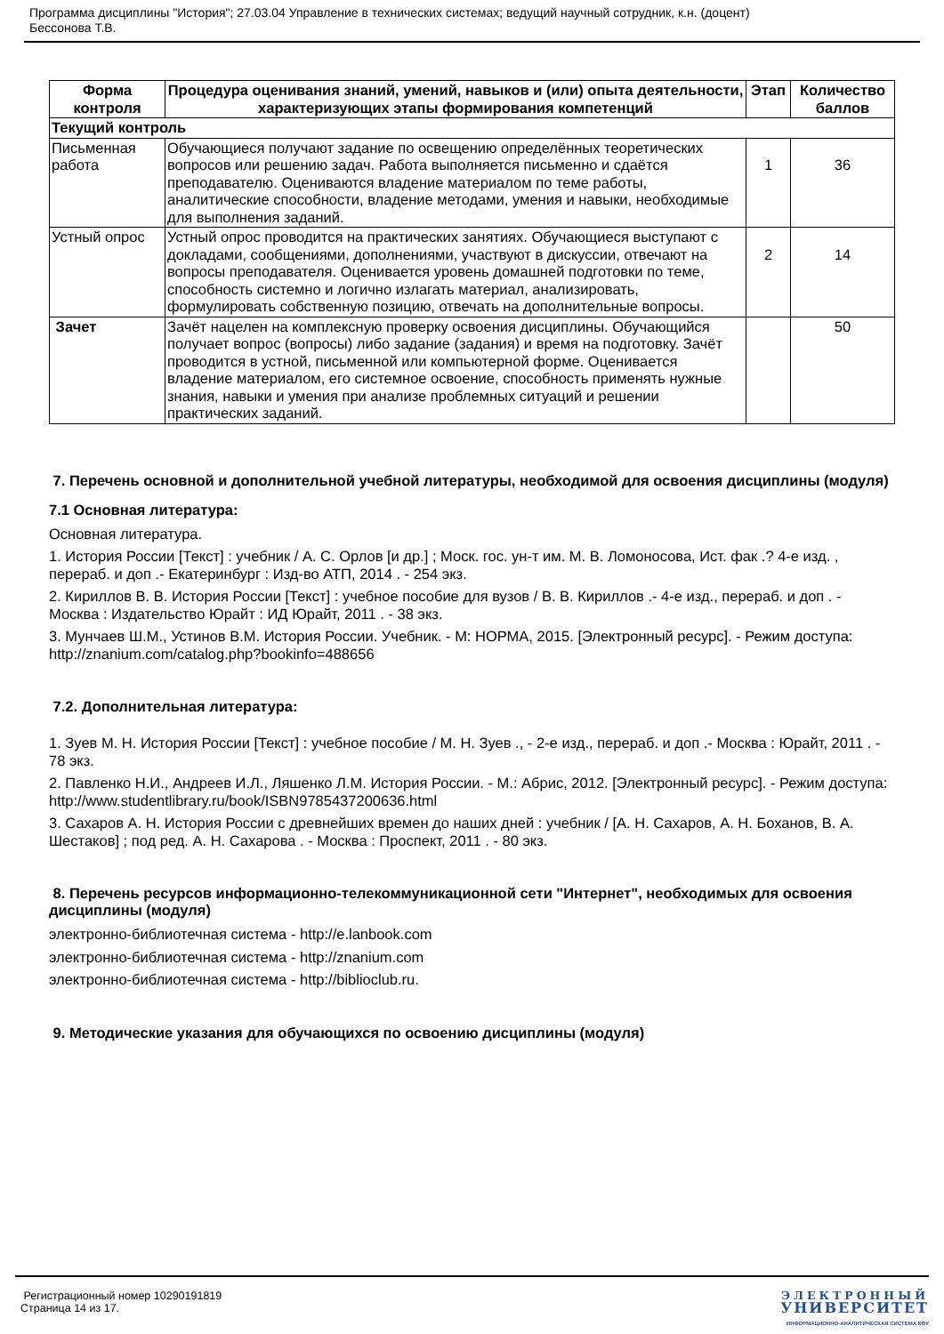Программа дисциплины "История"; 27.03.04 Управление в технических системах; ведущий научный сотрудник, к.н. (доцент)
Бессонова Т.В.
| Форма контроля | Процедура оценивания знаний, умений, навыков и (или) опыта деятельности, характеризующих этапы формирования компетенций | Этап | Количество баллов |
| --- | --- | --- | --- |
| Текущий контроль | | | |
| Письменная работа | Обучающиеся получают задание по освещению определённых теоретических вопросов или решению задач. Работа выполняется письменно и сдаётся преподавателю. Оцениваются владение материалом по теме работы, аналитические способности, владение методами, умения и навыки, необходимые для выполнения заданий. | 1 | 36 |
| Устный опрос | Устный опрос проводится на практических занятиях. Обучающиеся выступают с докладами, сообщениями, дополнениями, участвуют в дискуссии, отвечают на вопросы преподавателя. Оценивается уровень домашней подготовки по теме, способность системно и логично излагать материал, анализировать, формулировать собственную позицию, отвечать на дополнительные вопросы. | 2 | 14 |
| Зачет | Зачёт нацелен на комплексную проверку освоения дисциплины. Обучающийся получает вопрос (вопросы) либо задание (задания) и время на подготовку. Зачёт проводится в устной, письменной или компьютерной форме. Оценивается владение материалом, его системное освоение, способность применять нужные знания, навыки и умения при анализе проблемных ситуаций и решении практических заданий. | | 50 |
7. Перечень основной и дополнительной учебной литературы, необходимой для освоения дисциплины (модуля)
7.1 Основная литература:
Основная литература.
1. История России [Текст] : учебник / А. С. Орлов [и др.] ; Моск. гос. ун-т им. М. В. Ломоносова, Ист. фак .? 4-е изд. , перераб. и доп .- Екатеринбург : Изд-во АТП, 2014 . - 254 экз.
2. Кириллов В. В. История России [Текст] : учебное пособие для вузов / В. В. Кириллов .- 4-е изд., перераб. и доп . - Москва : Издательство Юрайт : ИД Юрайт, 2011 . - 38 экз.
3. Мунчаев Ш.М., Устинов В.М. История России. Учебник. - М: НОРМА, 2015. [Электронный ресурс]. - Режим доступа: http://znanium.com/catalog.php?bookinfo=488656
7.2. Дополнительная литература:
1. Зуев М. Н. История России [Текст] : учебное пособие / М. Н. Зуев ., - 2-е изд., перераб. и доп .- Москва : Юрайт, 2011 . - 78 экз.
2. Павленко Н.И., Андреев И.Л., Ляшенко Л.М. История России. - М.: Абрис, 2012. [Электронный ресурс]. - Режим доступа: http://www.studentlibrary.ru/book/ISBN9785437200636.html
3. Сахаров А. Н. История России с древнейших времен до наших дней : учебник / [А. Н. Сахаров, А. Н. Боханов, В. А. Шестаков] ; под ред. А. Н. Сахарова . - Москва : Проспект, 2011 . - 80 экз.
8. Перечень ресурсов информационно-телекоммуникационной сети "Интернет", необходимых для освоения дисциплины (модуля)
электронно-библиотечная система - http://e.lanbook.com
электронно-библиотечная система - http://znanium.com
электронно-библиотечная система - http://biblioclub.ru.
9. Методические указания для обучающихся по освоению дисциплины (модуля)
Регистрационный номер 10290191819
Страница 14 из 17.
ЭЛЕКТРОННЫЙ
УНИВЕРСИТЕТ
ИНФОРМАЦИОННО-АНАЛИТИЧЕСКАЯ СИСТЕМА КФУ